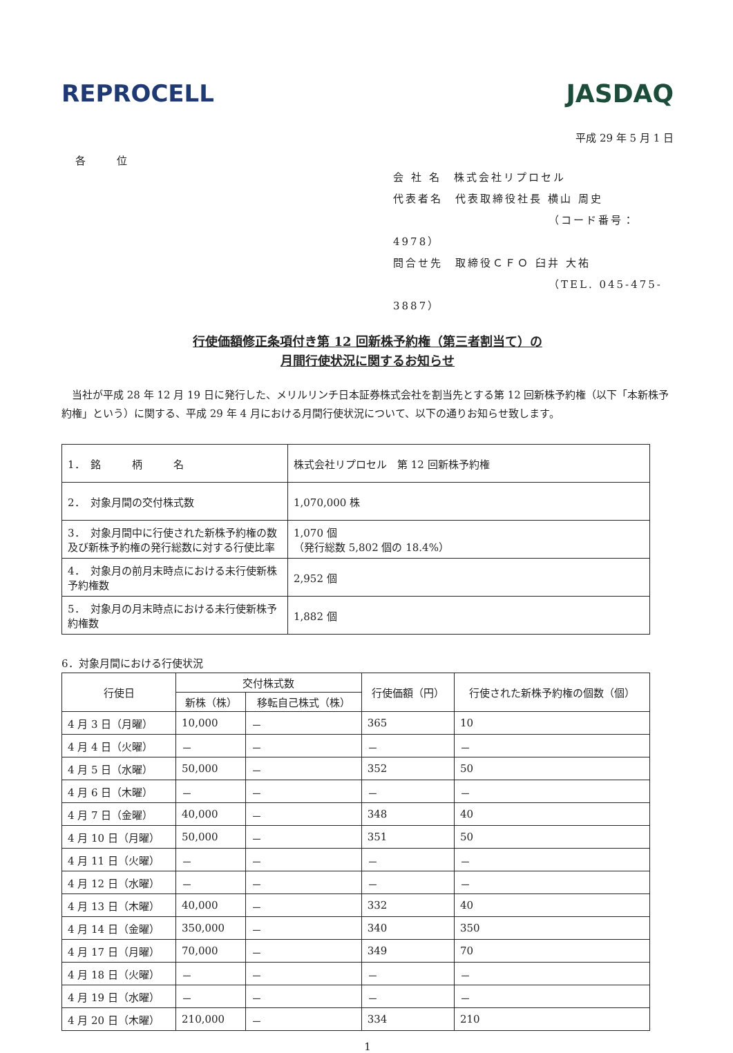REPROCELL JASDAQ
平成 29 年 5 月 1 日
各 位
会 社 名　株式会社リプロセル
代表者名　代表取締役社長 横山 周史
（コード番号：4978）
問合せ先　取締役ＣＦＯ 臼井 大祐
（TEL. 045-475-3887）
行使価額修正条項付き第 12 回新株予約権（第三者割当て）の
月間行使状況に関するお知らせ
当社が平成 28 年 12 月 19 日に発行した、メリルリンチ日本証券株式会社を割当先とする第 12 回新株予約権（以下「本新株予約権」という）に関する、平成 29 年 4 月における月間行使状況について、以下の通りお知らせ致します。
| 1． 銘 柄 名 | 株式会社リプロセル 第 12 回新株予約権 |
| 2． 対象月間の交付株式数 | 1,070,000 株 |
| 3． 対象月間中に行使された新株予約権の数及び新株予約権の発行総数に対する行使比率 | 1,070 個 （発行総数 5,802 個の 18.4%） |
| 4． 対象月の前月末時点における未行使新株予約権数 | 2,952 個 |
| 5． 対象月の月末時点における未行使新株予約権数 | 1,882 個 |
6．対象月間における行使状況
| 行使日 | 交付株式数 | | 行使価額（円） | 行使された新株予約権の個数（個） |
| --- | --- | --- | --- | --- |
| | 新株（株） | 移転自己株式（株） | | |
| 4 月 3 日（月曜） | 10,000 | － | 365 | 10 |
| 4 月 4 日（火曜） | － | － | － | － |
| 4 月 5 日（水曜） | 50,000 | － | 352 | 50 |
| 4 月 6 日（木曜） | － | － | － | － |
| 4 月 7 日（金曜） | 40,000 | － | 348 | 40 |
| 4 月 10 日（月曜） | 50,000 | － | 351 | 50 |
| 4 月 11 日（火曜） | － | － | － | － |
| 4 月 12 日（水曜） | － | － | － | － |
| 4 月 13 日（木曜） | 40,000 | － | 332 | 40 |
| 4 月 14 日（金曜） | 350,000 | － | 340 | 350 |
| 4 月 17 日（月曜） | 70,000 | － | 349 | 70 |
| 4 月 18 日（火曜） | － | － | － | － |
| 4 月 19 日（水曜） | － | － | － | － |
| 4 月 20 日（木曜） | 210,000 | － | 334 | 210 |
1